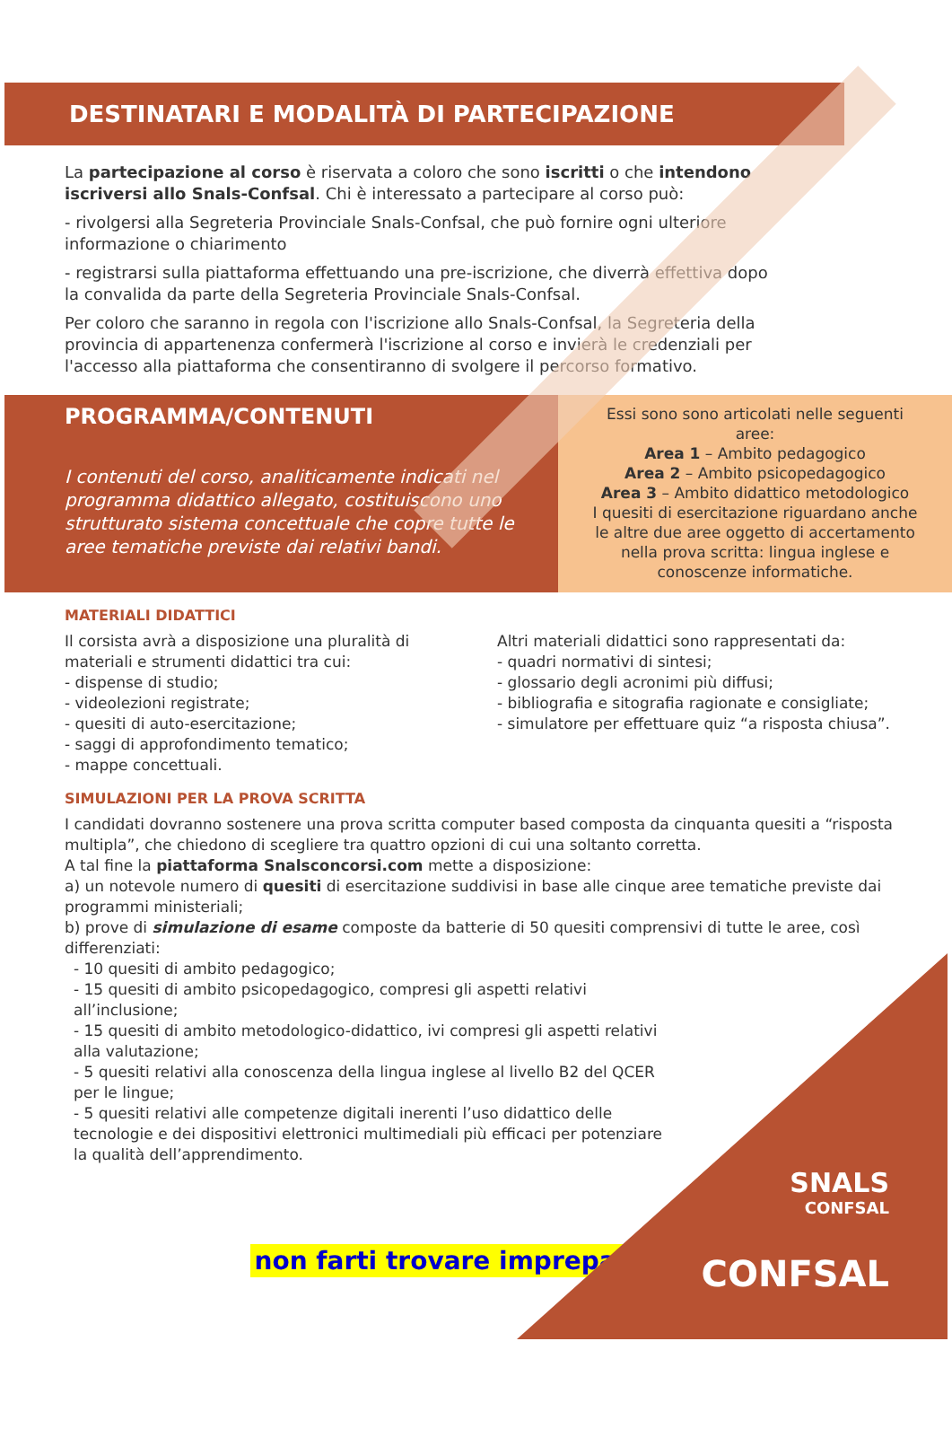DESTINATARI E MODALITÀ DI PARTECIPAZIONE
La partecipazione al corso è riservata a coloro che sono iscritti o che intendono iscriversi allo Snals-Confsal. Chi è interessato a partecipare al corso può:
- rivolgersi alla Segreteria Provinciale Snals-Confsal, che può fornire ogni ulteriore informazione o chiarimento
- registrarsi sulla piattaforma effettuando una pre-iscrizione, che diverrà effettiva dopo la convalida da parte della Segreteria Provinciale Snals-Confsal.
Per coloro che saranno in regola con l'iscrizione allo Snals-Confsal, la Segreteria della provincia di appartenenza confermerà l'iscrizione al corso e invierà le credenziali per l'accesso alla piattaforma che consentiranno di svolgere il percorso formativo.
PROGRAMMA/CONTENUTI
I contenuti del corso, analiticamente indicati nel programma didattico allegato, costituiscono uno strutturato sistema concettuale che copre tutte le aree tematiche previste dai relativi bandi.
Essi sono sono articolati nelle seguenti aree:
Area 1 – Ambito pedagogico
Area 2 – Ambito psicopedagogico
Area 3 – Ambito didattico metodologico
I quesiti di esercitazione riguardano anche le altre due aree oggetto di accertamento nella prova scritta: lingua inglese e conoscenze informatiche.
MATERIALI DIDATTICI
Il corsista avrà a disposizione una pluralità di materiali e strumenti didattici tra cui:
- dispense di studio;
- videolezioni registrate;
- quesiti di auto-esercitazione;
- saggi di approfondimento tematico;
- mappe concettuali.
Altri materiali didattici sono rappresentati da:
- quadri normativi di sintesi;
- glossario degli acronimi più diffusi;
- bibliografia e sitografia ragionate e consigliate;
- simulatore per effettuare quiz “a risposta chiusa”.
SIMULAZIONI PER LA PROVA SCRITTA
I candidati dovranno sostenere una prova scritta computer based composta da cinquanta quesiti a “risposta multipla”, che chiedono di scegliere tra quattro opzioni di cui una soltanto corretta.
A tal fine la piattaforma Snalsconcorsi.com mette a disposizione:
a) un notevole numero di quesiti di esercitazione suddivisi in base alle cinque aree tematiche previste dai programmi ministeriali;
b) prove di simulazione di esame composte da batterie di 50 quesiti comprensivi di tutte le aree, così differenziati:
- 10 quesiti di ambito pedagogico;
- 15 quesiti di ambito psicopedagogico, compresi gli aspetti relativi all’inclusione;
- 15 quesiti di ambito metodologico-didattico, ivi compresi gli aspetti relativi alla valutazione;
- 5 quesiti relativi alla conoscenza della lingua inglese al livello B2 del QCER per le lingue;
- 5 quesiti relativi alle competenze digitali inerenti l’uso didattico delle tecnologie e dei dispositivi elettronici multimediali più efficaci per potenziare la qualità dell’apprendimento.
SNALS
CONFSAL
CONFSAL
non farti trovare impreparato!!